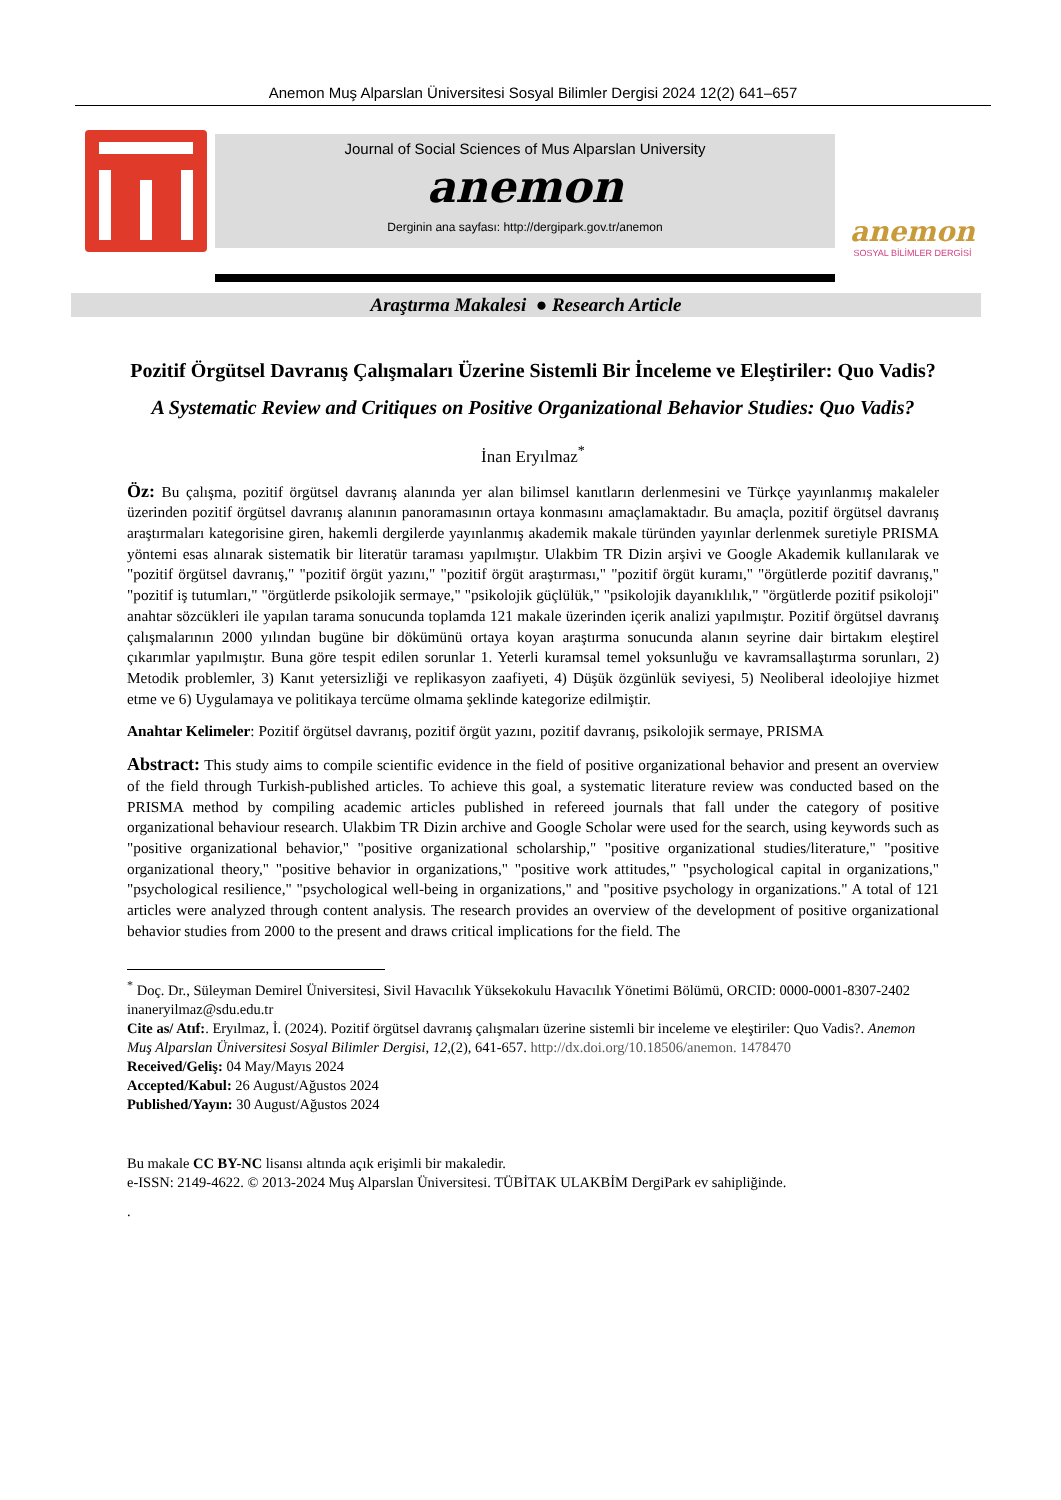Anemon Muş Alparslan Üniversitesi Sosyal Bilimler Dergisi 2024 12(2) 641–657
Journal of Social Sciences of Mus Alparslan University
anemon
Derginin ana sayfası: http://dergipark.gov.tr/anemon
anemon
SOSYAL BİLİMLER DERGİSİ
Araştırma Makalesi ● Research Article
Pozitif Örgütsel Davranış Çalışmaları Üzerine Sistemli Bir İnceleme ve Eleştiriler: Quo Vadis?
A Systematic Review and Critiques on Positive Organizational Behavior Studies: Quo Vadis?
İnan Eryılmaz<sup>*</sup>
Öz: Bu çalışma, pozitif örgütsel davranış alanında yer alan bilimsel kanıtların derlenmesini ve Türkçe yayınlanmış makaleler üzerinden pozitif örgütsel davranış alanının panoramasının ortaya konmasını amaçlamaktadır. Bu amaçla, pozitif örgütsel davranış araştırmaları kategorisine giren, hakemli dergilerde yayınlanmış akademik makale türünden yayınlar derlenmek suretiyle PRISMA yöntemi esas alınarak sistematik bir literatür taraması yapılmıştır. Ulakbim TR Dizin arşivi ve Google Akademik kullanılarak ve "pozitif örgütsel davranış," "pozitif örgüt yazını," "pozitif örgüt araştırması," "pozitif örgüt kuramı," "örgütlerde pozitif davranış," "pozitif iş tutumları," "örgütlerde psikolojik sermaye," "psikolojik güçlülük," "psikolojik dayanıklılık," "örgütlerde pozitif psikoloji" anahtar sözcükleri ile yapılan tarama sonucunda toplamda 121 makale üzerinden içerik analizi yapılmıştır. Pozitif örgütsel davranış çalışmalarının 2000 yılından bugüne bir dökümünü ortaya koyan araştırma sonucunda alanın seyrine dair birtakım eleştirel çıkarımlar yapılmıştır. Buna göre tespit edilen sorunlar 1. Yeterli kuramsal temel yoksunluğu ve kavramsallaştırma sorunları, 2) Metodik problemler, 3) Kanıt yetersizliği ve replikasyon zaafiyeti, 4) Düşük özgünlük seviyesi, 5) Neoliberal ideolojiye hizmet etme ve 6) Uygulamaya ve politikaya tercüme olmama şeklinde kategorize edilmiştir.
Anahtar Kelimeler: Pozitif örgütsel davranış, pozitif örgüt yazını, pozitif davranış, psikolojik sermaye, PRISMA
Abstract: This study aims to compile scientific evidence in the field of positive organizational behavior and present an overview of the field through Turkish-published articles. To achieve this goal, a systematic literature review was conducted based on the PRISMA method by compiling academic articles published in refereed journals that fall under the category of positive organizational behaviour research. Ulakbim TR Dizin archive and Google Scholar were used for the search, using keywords such as "positive organizational behavior," "positive organizational scholarship," "positive organizational studies/literature," "positive organizational theory," "positive behavior in organizations," "positive work attitudes," "psychological capital in organizations," "psychological resilience," "psychological well-being in organizations," and "positive psychology in organizations." A total of 121 articles were analyzed through content analysis. The research provides an overview of the development of positive organizational behavior studies from 2000 to the present and draws critical implications for the field. The
<sup>*</sup> Doç. Dr., Süleyman Demirel Üniversitesi, Sivil Havacılık Yüksekokulu Havacılık Yönetimi Bölümü, ORCID: 0000-0001-8307-2402 inaneryilmaz@sdu.edu.tr
Cite as/ Atıf:. Eryılmaz, İ. (2024). Pozitif örgütsel davranış çalışmaları üzerine sistemli bir inceleme ve eleştiriler: Quo Vadis?. Anemon Muş Alparslan Üniversitesi Sosyal Bilimler Dergisi, 12,(2), 641-657. http://dx.doi.org/10.18506/anemon. 1478470
Received/Geliş: 04 May/Mayıs 2024
Accepted/Kabul: 26 August/Ağustos 2024
Published/Yayın: 30 August/Ağustos 2024
Bu makale CC BY-NC lisansı altında açık erişimli bir makaledir.
e-ISSN: 2149-4622. © 2013-2024 Muş Alparslan Üniversitesi. TÜBİTAK ULAKBİM DergiPark ev sahipliğinde.
.